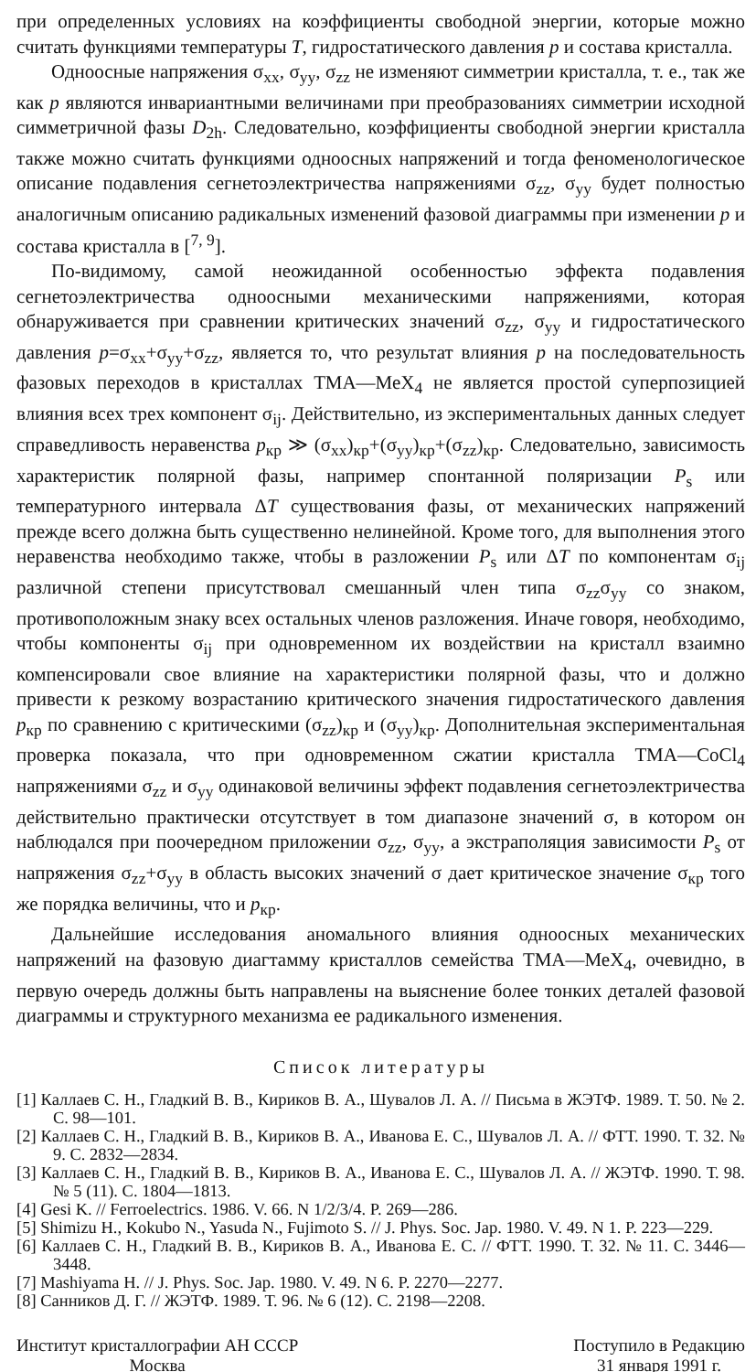при определенных условиях на коэффициенты свободной энергии, которые можно считать функциями температуры T, гидростатического давления p и состава кристалла.
Одноосные напряжения σ<sub>xx</sub>, σ<sub>yy</sub>, σ<sub>zz</sub> не изменяют симметрии кристалла, т. е., так же как p являются инвариантными величинами при преобразованиях симметрии исходной симметричной фазы D<sub>2h</sub>. Следовательно, коэффициенты свободной энергии кристалла также можно считать функциями одноосных напряжений и тогда феноменологическое описание подавления сегнетоэлектричества напряжениями σ<sub>zz</sub>, σ<sub>yy</sub> будет полностью аналогичным описанию радикальных изменений фазовой диаграммы при изменении p и состава кристалла в [<sup>7, 9</sup>].
По-видимому, самой неожиданной особенностью эффекта подавления сегнетоэлектричества одноосными механическими напряжениями, которая обнаруживается при сравнении критических значений σ<sub>zz</sub>, σ<sub>yy</sub> и гидростатического давления p=σ<sub>xx</sub>+σ<sub>yy</sub>+σ<sub>zz</sub>, является то, что результат влияния p на последовательность фазовых переходов в кристаллах ТМА—МеX<sub>4</sub> не является простой суперпозицией влияния всех трех компонент σ<sub>ij</sub>. Действительно, из экспериментальных данных следует справедливость неравенства p<sub>кр</sub> ≫ (σ<sub>xx</sub>)<sub>кр</sub>+(σ<sub>yy</sub>)<sub>кр</sub>+(σ<sub>zz</sub>)<sub>кр</sub>. Следовательно, зависимость характеристик полярной фазы, например спонтанной поляризации P<sub>s</sub> или температурного интервала ΔT существования фазы, от механических напряжений прежде всего должна быть существенно нелинейной. Кроме того, для выполнения этого неравенства необходимо также, чтобы в разложении P<sub>s</sub> или ΔT по компонентам σ<sub>ij</sub> различной степени присутствовал смешанный член типа σ<sub>zz</sub>σ<sub>yy</sub> со знаком, противоположным знаку всех остальных членов разложения. Иначе говоря, необходимо, чтобы компоненты σ<sub>ij</sub> при одновременном их воздействии на кристалл взаимно компенсировали свое влияние на характеристики полярной фазы, что и должно привести к резкому возрастанию критического значения гидростатического давления p<sub>кр</sub> по сравнению с критическими (σ<sub>zz</sub>)<sub>кр</sub> и (σ<sub>yy</sub>)<sub>кр</sub>. Дополнительная экспериментальная проверка показала, что при одновременном сжатии кристалла ТМА—CoCl<sub>4</sub> напряжениями σ<sub>zz</sub> и σ<sub>yy</sub> одинаковой величины эффект подавления сегнетоэлектричества действительно практически отсутствует в том диапазоне значений σ, в котором он наблюдался при поочередном приложении σ<sub>zz</sub>, σ<sub>yy</sub>, а экстраполяция зависимости P<sub>s</sub> от напряжения σ<sub>zz</sub>+σ<sub>yy</sub> в область высоких значений σ дает критическое значение σ<sub>кр</sub> того же порядка величины, что и p<sub>кр</sub>.
Дальнейшие исследования аномального влияния одноосных механических напряжений на фазовую диагтамму кристаллов семейства ТМА—МеX<sub>4</sub>, очевидно, в первую очередь должны быть направлены на выяснение более тонких деталей фазовой диаграммы и структурного механизма ее радикального изменения.
Список литературы
[1] Каллаев С. Н., Гладкий В. В., Кириков В. А., Шувалов Л. А. // Письма в ЖЭТФ. 1989. Т. 50. № 2. С. 98—101.
[2] Каллаев С. Н., Гладкий В. В., Кириков В. А., Иванова Е. С., Шувалов Л. А. // ФТТ. 1990. Т. 32. № 9. С. 2832—2834.
[3] Каллаев С. Н., Гладкий В. В., Кириков В. А., Иванова Е. С., Шувалов Л. А. // ЖЭТФ. 1990. Т. 98. № 5 (11). С. 1804—1813.
[4] Gesi K. // Ferroelectrics. 1986. V. 66. N 1/2/3/4. P. 269—286.
[5] Shimizu H., Kokubo N., Yasuda N., Fujimoto S. // J. Phys. Soc. Jap. 1980. V. 49. N 1. P. 223—229.
[6] Каллаев С. Н., Гладкий В. В., Кириков В. А., Иванова Е. С. // ФТТ. 1990. Т. 32. № 11. С. 3446—3448.
[7] Mashiyama H. // J. Phys. Soc. Jap. 1980. V. 49. N 6. P. 2270—2277.
[8] Санников Д. Г. // ЖЭТФ. 1989. Т. 96. № 6 (12). С. 2198—2208.
Институт кристаллографии АН СССР
Москва
Поступило в Редакцию
31 января 1991 г.